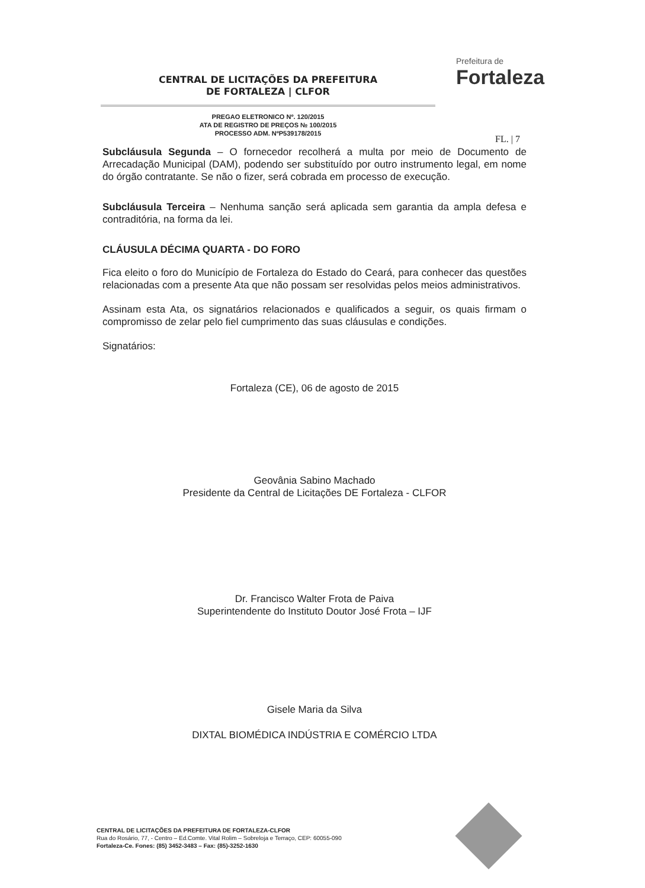CENTRAL DE LICITAÇÕES DA PREFEITURA
DE FORTALEZA | CLFOR
PREGAO ELETRONICO Nº. 120/2015
ATA DE REGISTRO DE PREÇOS № 100/2015
PROCESSO ADM. NºP539178/2015
Prefeitura de
Fortaleza
FL. | 7
Subcláusula Segunda – O fornecedor recolherá a multa por meio de Documento de Arrecadação Municipal (DAM), podendo ser substituído por outro instrumento legal, em nome do órgão contratante. Se não o fizer, será cobrada em processo de execução.
Subcláusula Terceira – Nenhuma sanção será aplicada sem garantia da ampla defesa e contraditória, na forma da lei.
CLÁUSULA DÉCIMA QUARTA - DO FORO
Fica eleito o foro do Município de Fortaleza do Estado do Ceará, para conhecer das questões relacionadas com a presente Ata que não possam ser resolvidas pelos meios administrativos.
Assinam esta Ata, os signatários relacionados e qualificados a seguir, os quais firmam o compromisso de zelar pelo fiel cumprimento das suas cláusulas e condições.
Signatários:
Fortaleza (CE), 06 de agosto de 2015
Geovânia Sabino Machado
Presidente da Central de Licitações DE Fortaleza - CLFOR
Dr. Francisco Walter Frota de Paiva
Superintendente do Instituto Doutor José Frota – IJF
Gisele Maria da Silva
DIXTAL BIOMÉDICA INDÚSTRIA E COMÉRCIO LTDA
CENTRAL DE LICITAÇÕES DA PREFEITURA DE FORTALEZA-CLFOR
Rua do Rosário, 77, - Centro – Ed.Comte. Vital Rolim – Sobreloja e Terraço, CEP: 60055-090
Fortaleza-Ce. Fones: (85) 3452-3483 – Fax: (85)-3252-1630